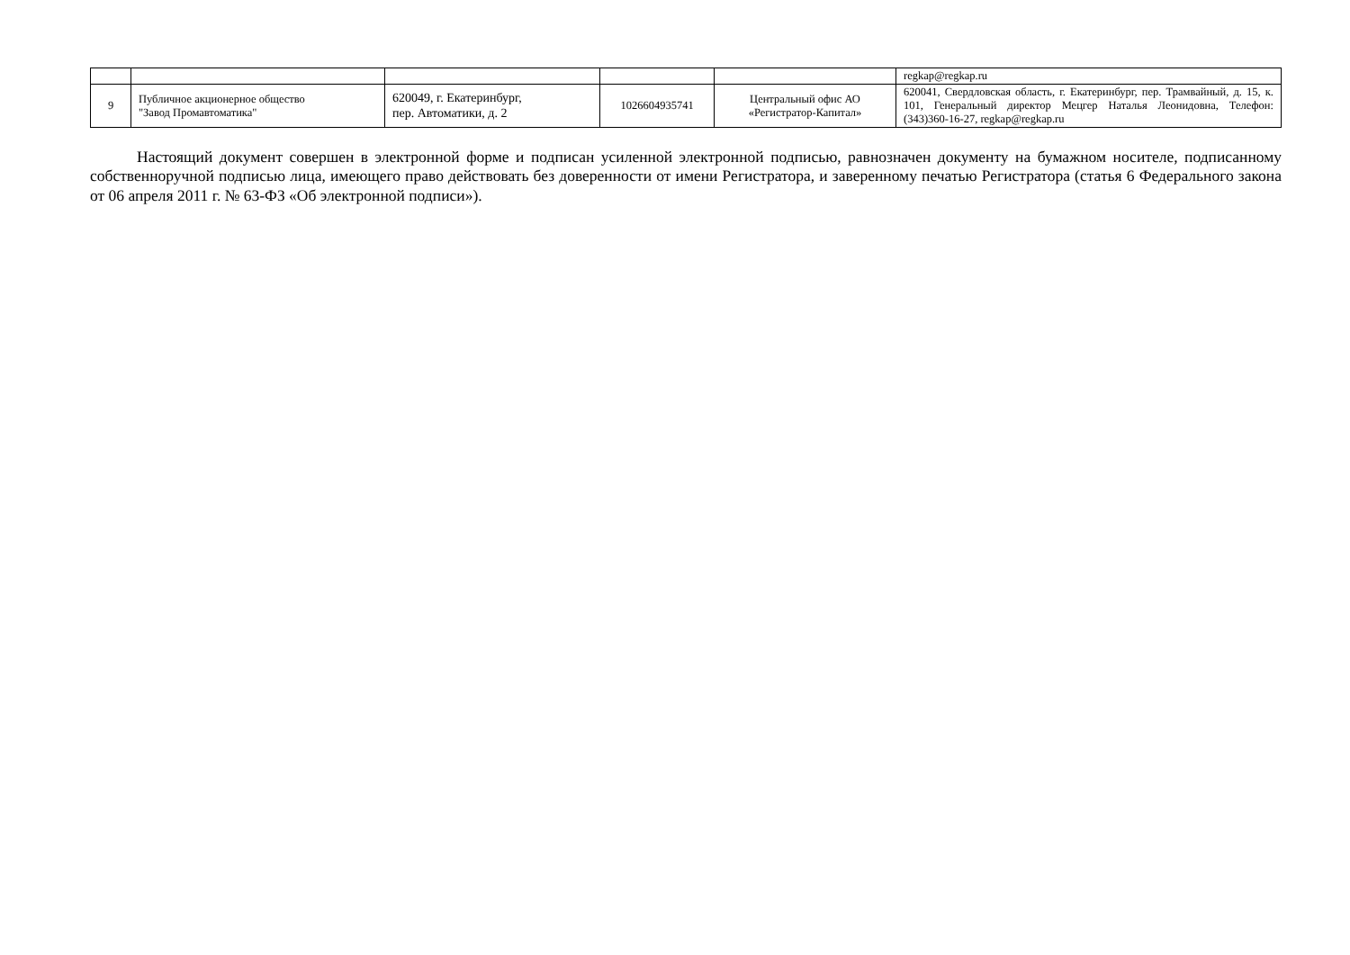| | | | | | regkap@regkap.ru |
| 9 | Публичное акционерное общество "Завод Промавтоматика" | 620049, г. Екатеринбург, пер. Автоматики, д. 2 | 1026604935741 | Центральный офис АО «Регистратор-Капитал» | 620041, Свердловская область, г. Екатеринбург, пер. Трамвайный, д. 15, к. 101, Генеральный директор Мецгер Наталья Леонидовна, Телефон: (343)360-16-27, regkap@regkap.ru |
Настоящий документ совершен в электронной форме и подписан усиленной электронной подписью, равнозначен документу на бумажном носителе, подписанному собственноручной подписью лица, имеющего право действовать без доверенности от имени Регистратора, и заверенному печатью Регистратора (статья 6 Федерального закона от 06 апреля 2011 г. № 63-ФЗ «Об электронной подписи»).